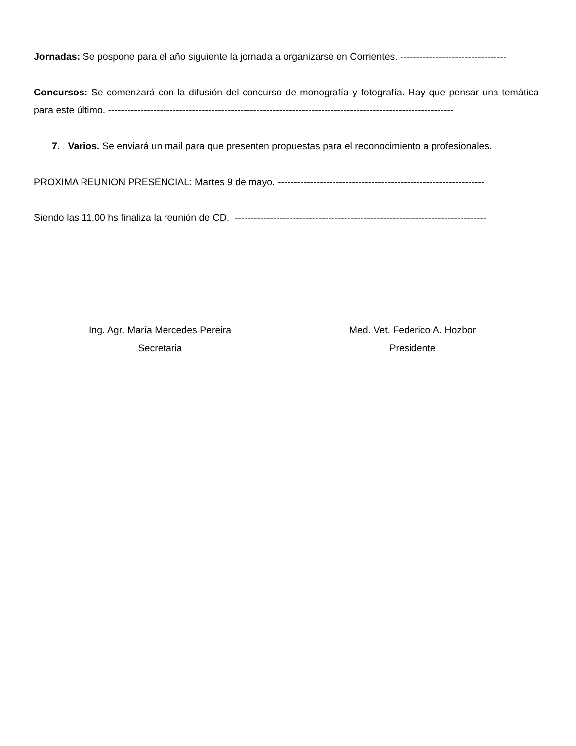Jornadas: Se pospone para el año siguiente la jornada a organizarse en Corrientes. ---------------------------------
Concursos: Se comenzará con la difusión del concurso de monografía y fotografía. Hay que pensar una temática para este último. -----------------------------------------------------------------------------------------------------------
7. Varios. Se enviará un mail para que presenten propuestas para el reconocimiento a profesionales.
PROXIMA REUNION PRESENCIAL: Martes 9 de mayo. ----------------------------------------------------------------
Siendo las 11.00 hs finaliza la reunión de CD. ------------------------------------------------------------------------------
Ing. Agr. María Mercedes Pereira
Secretaria
Med. Vet. Federico A. Hozbor
Presidente